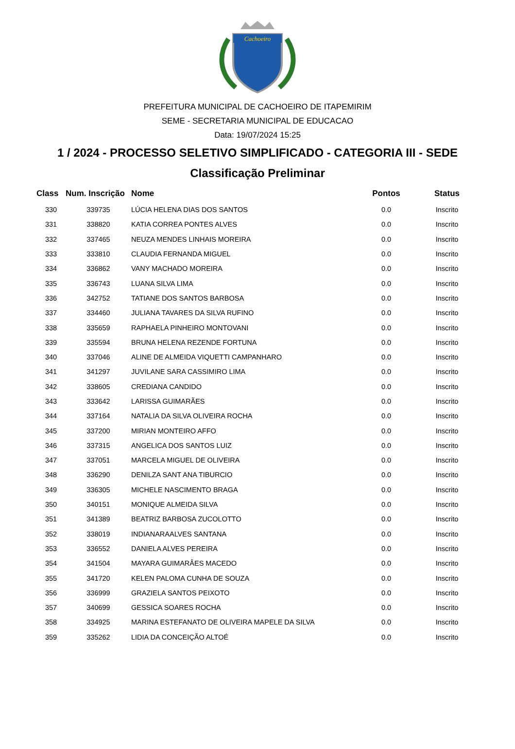Cachoeiro
PREFEITURA MUNICIPAL DE CACHOEIRO DE ITAPEMIRIM
SEME - SECRETARIA MUNICIPAL DE EDUCACAO
Data: 19/07/2024 15:25
1 / 2024 - PROCESSO SELETIVO SIMPLIFICADO - CATEGORIA III - SEDE
Classificação Preliminar
| Class | Num. Inscrição | Nome | Pontos | Status |
| --- | --- | --- | --- | --- |
| 330 | 339735 | LÚCIA HELENA DIAS DOS SANTOS | 0.0 | Inscrito |
| 331 | 338820 | KATIA CORREA PONTES ALVES | 0.0 | Inscrito |
| 332 | 337465 | NEUZA MENDES LINHAIS MOREIRA | 0.0 | Inscrito |
| 333 | 333810 | CLAUDIA FERNANDA MIGUEL | 0.0 | Inscrito |
| 334 | 336862 | VANY MACHADO MOREIRA | 0.0 | Inscrito |
| 335 | 336743 | LUANA SILVA LIMA | 0.0 | Inscrito |
| 336 | 342752 | TATIANE DOS SANTOS BARBOSA | 0.0 | Inscrito |
| 337 | 334460 | JULIANA TAVARES DA SILVA RUFINO | 0.0 | Inscrito |
| 338 | 335659 | RAPHAELA PINHEIRO MONTOVANI | 0.0 | Inscrito |
| 339 | 335594 | BRUNA HELENA REZENDE FORTUNA | 0.0 | Inscrito |
| 340 | 337046 | ALINE DE ALMEIDA VIQUETTI CAMPANHARO | 0.0 | Inscrito |
| 341 | 341297 | JUVILANE SARA CASSIMIRO LIMA | 0.0 | Inscrito |
| 342 | 338605 | CREDIANA CANDIDO | 0.0 | Inscrito |
| 343 | 333642 | LARISSA GUIMARÃES | 0.0 | Inscrito |
| 344 | 337164 | NATALIA DA SILVA OLIVEIRA ROCHA | 0.0 | Inscrito |
| 345 | 337200 | MIRIAN MONTEIRO AFFO | 0.0 | Inscrito |
| 346 | 337315 | ANGELICA DOS SANTOS LUIZ | 0.0 | Inscrito |
| 347 | 337051 | MARCELA MIGUEL DE OLIVEIRA | 0.0 | Inscrito |
| 348 | 336290 | DENILZA SANT ANA TIBURCIO | 0.0 | Inscrito |
| 349 | 336305 | MICHELE NASCIMENTO BRAGA | 0.0 | Inscrito |
| 350 | 340151 | MONIQUE ALMEIDA SILVA | 0.0 | Inscrito |
| 351 | 341389 | BEATRIZ BARBOSA ZUCOLOTTO | 0.0 | Inscrito |
| 352 | 338019 | INDIANARAALVES SANTANA | 0.0 | Inscrito |
| 353 | 336552 | DANIELA ALVES PEREIRA | 0.0 | Inscrito |
| 354 | 341504 | MAYARA GUIMARÂES MACEDO | 0.0 | Inscrito |
| 355 | 341720 | KELEN PALOMA CUNHA DE SOUZA | 0.0 | Inscrito |
| 356 | 336999 | GRAZIELA SANTOS PEIXOTO | 0.0 | Inscrito |
| 357 | 340699 | GESSICA SOARES ROCHA | 0.0 | Inscrito |
| 358 | 334925 | MARINA ESTEFANATO DE OLIVEIRA MAPELE DA SILVA | 0.0 | Inscrito |
| 359 | 335262 | LIDIA DA CONCEIÇÃO ALTOÉ | 0.0 | Inscrito |